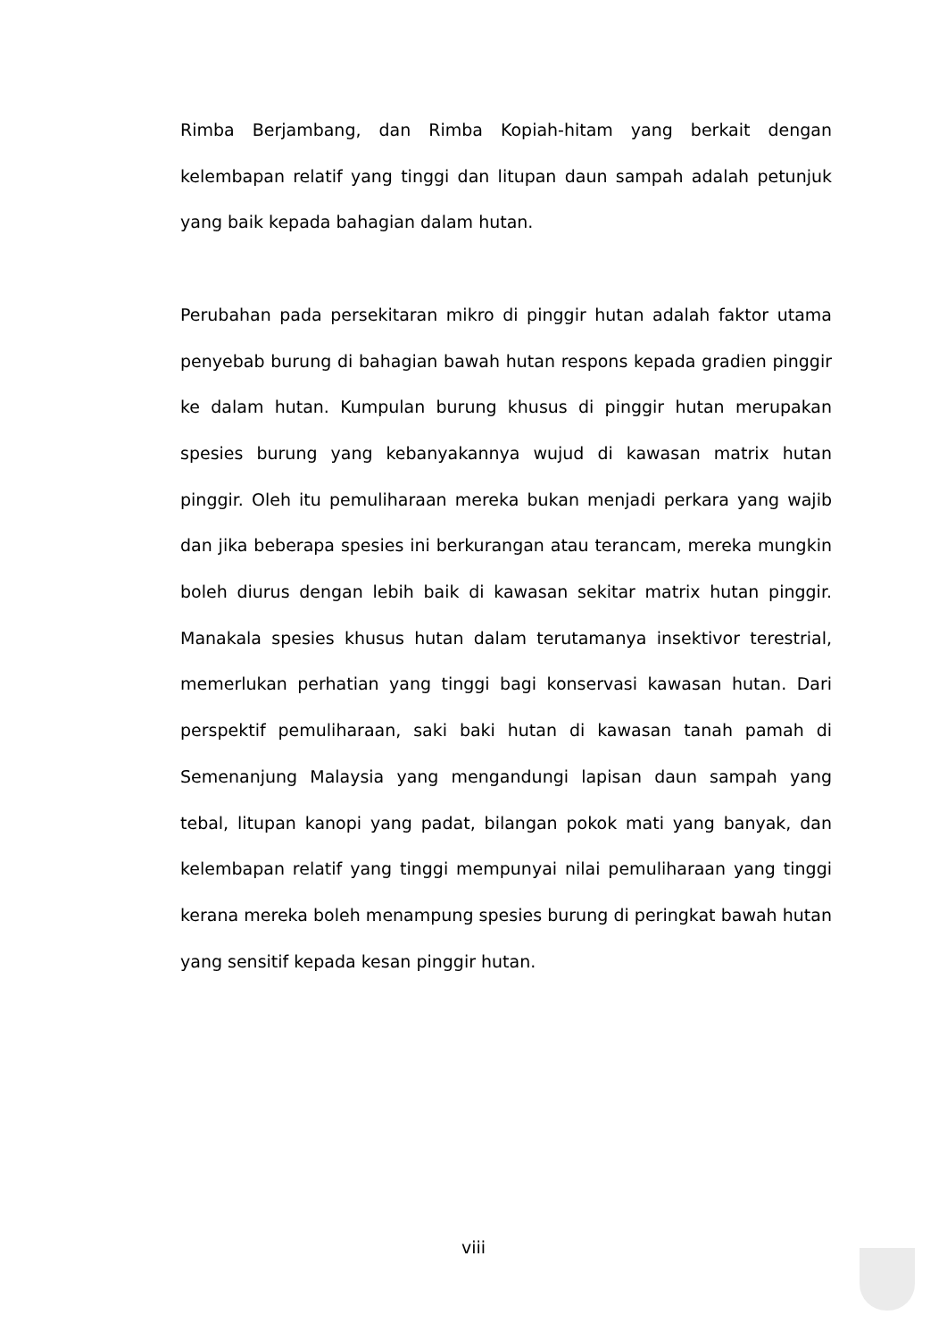Rimba Berjambang, dan Rimba Kopiah-hitam yang berkait dengan kelembapan relatif yang tinggi dan litupan daun sampah adalah petunjuk yang baik kepada bahagian dalam hutan.
Perubahan pada persekitaran mikro di pinggir hutan adalah faktor utama penyebab burung di bahagian bawah hutan respons kepada gradien pinggir ke dalam hutan. Kumpulan burung khusus di pinggir hutan merupakan spesies burung yang kebanyakannya wujud di kawasan matrix hutan pinggir. Oleh itu pemuliharaan mereka bukan menjadi perkara yang wajib dan jika beberapa spesies ini berkurangan atau terancam, mereka mungkin boleh diurus dengan lebih baik di kawasan sekitar matrix hutan pinggir. Manakala spesies khusus hutan dalam terutamanya insektivor terestrial, memerlukan perhatian yang tinggi bagi konservasi kawasan hutan. Dari perspektif pemuliharaan, saki baki hutan di kawasan tanah pamah di Semenanjung Malaysia yang mengandungi lapisan daun sampah yang tebal, litupan kanopi yang padat, bilangan pokok mati yang banyak, dan kelembapan relatif yang tinggi mempunyai nilai pemuliharaan yang tinggi kerana mereka boleh menampung spesies burung di peringkat bawah hutan yang sensitif kepada kesan pinggir hutan.
viii